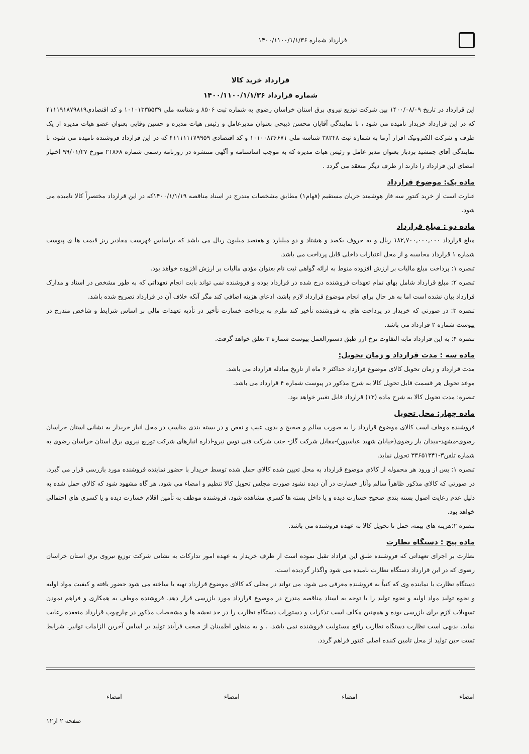قرارداد شماره ۱۴۰۰/۱۱۰۰/۱/۱/۳۶
قرارداد خرید کالا
شماره قرارداد ۱۴۰۰/۱۱۰۰/۱/۱/۳۶
این قرارداد در تاریخ ۱۴۰۰/۰۸/۰۹ بین شرکت توزیع نیروی برق استان خراسان رضوی به شماره ثبت ۸۵۰۶ و شناسه ملی ۱۰۱۰۱۳۳۵۵۳۹ و کد اقتصادی۴۱۱۱۹۱۸۷۹۸۱۹ که در این قرارداد خریدار نامیده می شود ، با نمایندگی آقایان محسن ذبیحی بعنوان مدیرعامل و رئیس هیات مدیره و حسین وفایی بعنوان عضو هیات مدیره از یک طرف و شرکت الکترونیک افزار آزما به شماره ثبت ۳۸۲۴۸ شناسه ملی ۱۰۱۰۰۸۳۶۶۷۱ و کد اقتصادی ۴۱۱۱۱۱۱۷۹۹۵۹ که در این قرارداد فروشنده نامیده می شود، با نمایندگی آقای جمشید بردبار بعنوان مدیر عامل و رئیس هیات مدیره که به موجب اساسنامه و آگهی منتشره در روزنامه رسمی شماره ۲۱۸۶۸ مورخ ۹۹/۰۱/۲۷ اختیار امضای این قرارداد را دارند از طرف دیگر منعقد می گردد .
ماده یک: موضوع قرارداد
عبارت است از خرید کنتور سه فاز هوشمند جریان مستقیم (فهام۱) مطابق مشخصات مندرج در اسناد مناقصه ۱۴۰۰/۱/۱/۱۹که در این قرارداد مختصراً کالا نامیده می شود.
ماده دو : مبلغ قرارداد
مبلغ قرارداد ۱۸۲,۷۰۰,۰۰۰,۰۰۰ ریال و به حروف یکصد و هشتاد و دو میلیارد و هفتصد میلیون ریال می باشد که براساس فهرست مقادیر ریز قیمت ها ی پیوست شماره ۱ قرارداد محاسبه و از محل اعتبارات داخلی قابل پرداخت می باشد.
تبصره ۱: پرداخت مبلغ مالیات بر ارزش افزوده منوط به ارائه گواهی ثبت نام بعنوان مؤدی مالیات بر ارزش افزوده خواهد بود.
تبصره ۲: مبلغ قرارداد شامل بهای تمام تعهدات فروشنده درج شده در قرارداد بوده و فروشنده نمی تواند بابت انجام تعهداتی که به طور مشخص در اسناد و مدارک قرارداد بیان نشده است اما به هر حال برای انجام موضوع قرارداد لازم باشد، ادعای هزینه اضافی کند مگر آنکه خلاف آن در قرارداد تصریح شده باشد.
تبصره ۳: در صورتی که خریدار در پرداخت های به فروشنده تأخیر کند ملزم به پرداخت خسارت تأخیر در تأدیه تعهدات مالی بر اساس شرایط و شاخص مندرج در پیوست شماره ۲ قرارداد می باشد.
تبصره ۴: به این قرارداد مابه التفاوت نرخ ارز طبق دستورالعمل پیوست شماره ۳ تعلق خواهد گرفت.
ماده سه : مدت قرارداد و زمان تحویل:
مدت قرارداد و زمان تحویل کالای موضوع قرارداد حداکثر ۶ ماه از تاریخ مبادله قرارداد می باشد.
موعد تحویل هر قسمت قابل تحویل کالا به شرح مذکور در پیوست شماره ۴ قرارداد می باشد.
تبصره: مدت تحویل کالا به شرح ماده (۱۳) قرارداد قابل تغییر خواهد بود.
ماده چهار: محل تحویل
فروشنده موظف است کالای موضوع قرارداد را به صورت سالم و صحیح و بدون عیب و نقص و در بسته بندی مناسب در محل انبار خریدار به نشانی استان خراسان رضوی-مشهد-میدان بار رضوی(خیابان شهید عباسپور)-مقابل شرکت گاز- جنب شرکت فنی توس نیرو-اداره انبارهای شرکت توزیع نیروی برق استان خراسان رضوی به شماره تلفن۳-۳۳۶۵۱۳۴۱ تحویل نماید.
تبصره ۱: پس از ورود هر محموله از کالای موضوع قرارداد به محل تعیین شده کالای حمل شده توسط خریدار با حضور نماینده فروشنده مورد بازرسی قرار می گیرد. در صورتی که کالای مذکور ظاهراً سالم وآثار خسارت در آن دیده نشود صورت مجلس تحویل کالا تنظیم و امضاء می شود. هر گاه مشهود شود که کالای حمل شده به دلیل عدم رعایت اصول بسته بندی صحیح خسارت دیده و یا داخل بسته ها کسری مشاهده شود، فروشنده موظف به تأمین اقلام خسارت دیده و یا کسری های احتمالی خواهد بود.
تبصره ۲:هزینه های بیمه، حمل تا تحویل کالا به عهده فروشنده می باشد.
ماده پنج : دستگاه نظارت
نظارت بر اجرای تعهداتی که فروشنده طبق این قراداد تقبل نموده است از طرف خریدار به عهده امور تدارکات به نشانی شرکت توزیع نیروی برق استان خراسان رضوی که در این قرارداد دستگاه نظارت نامیده می شود واگذار گردیده است.
دستگاه نظارت یا نماینده وی که کتباً به فروشنده معرفی می شود، می تواند در محلی که کالای موضوع قرارداد تهیه یا ساخته می شود حضور یافته و کیفیت مواد اولیه و نحوه تولید مواد اولیه و نحوه تولید را با توجه به اسناد مناقصه مندرج در موضوع قرارداد مورد بازرسی قرار دهد. فروشنده موظف به همکاری و فراهم نمودن تسهیلات لازم برای بازرسی بوده و همچنین مکلف است تذکرات و دستورات دستگاه نظارت را در حد نقشه ها و مشخصات مذکور در چارچوب قرارداد منعقده رعایت نماید. بدیهی است نظارت دستگاه نظارت رافع مسئولیت فروشنده نمی باشد. . و به منظور اطمینان از صحت فرآیند تولید بر اساس آخرین الزامات توانیر، شرایط تست حین تولید از محل تامین کننده اصلی کنتور فراهم گردد.
امضاء امضاء امضاء امضاء
صفحه ۲ از۱۲